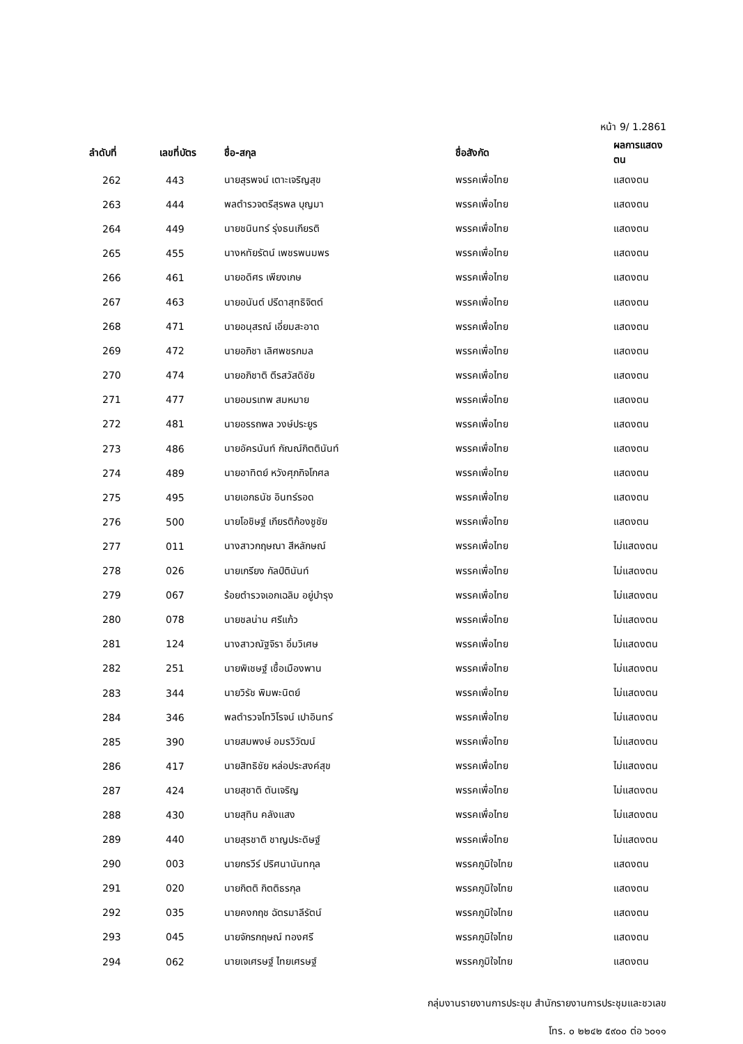หน้า 9/ 1.2861
| ลำดับที่ | เลขที่บัตร | ชื่อ-สกุล | ชื่อสังกัด | ผลการแสดงตน |
| --- | --- | --- | --- | --- |
| 262 | 443 | นายสุรพจน์ เตาะเจริญสุข | พรรคเพื่อไทย | แสดงตน |
| 263 | 444 | พลตำรวจตรีสุรพล บุญมา | พรรคเพื่อไทย | แสดงตน |
| 264 | 449 | นายชนินทร์ รุ่งธนเกียรติ | พรรคเพื่อไทย | แสดงตน |
| 265 | 455 | นางหทัยรัตน์ เพชรพนมพร | พรรคเพื่อไทย | แสดงตน |
| 266 | 461 | นายอดิศร เพียงเกษ | พรรคเพื่อไทย | แสดงตน |
| 267 | 463 | นายอนันต์ ปรีดาสุทธิจิตต์ | พรรคเพื่อไทย | แสดงตน |
| 268 | 471 | นายอนุสรณ์ เอี่ยมสะอาด | พรรคเพื่อไทย | แสดงตน |
| 269 | 472 | นายอภิชา เลิศพชรกมล | พรรคเพื่อไทย | แสดงตน |
| 270 | 474 | นายอภิชาติ ตีรสวัสดิชัย | พรรคเพื่อไทย | แสดงตน |
| 271 | 477 | นายอมรเทพ สมหมาย | พรรคเพื่อไทย | แสดงตน |
| 272 | 481 | นายอรรถพล วงษ์ประยูร | พรรคเพื่อไทย | แสดงตน |
| 273 | 486 | นายอัครนันท์ กัณณ์กิตตินันท์ | พรรคเพื่อไทย | แสดงตน |
| 274 | 489 | นายอาทิตย์ หวังศุภกิจโกศล | พรรคเพื่อไทย | แสดงตน |
| 275 | 495 | นายเอกธนัช อินทร์รอด | พรรคเพื่อไทย | แสดงตน |
| 276 | 500 | นายโอชิษฐ์ เกียรติก้องชูชัย | พรรคเพื่อไทย | แสดงตน |
| 277 | 011 | นางสาวกฤษณา สีหลักษณ์ | พรรคเพื่อไทย | ไม่แสดงตน |
| 278 | 026 | นายเกรียง กัลป์ตินันท์ | พรรคเพื่อไทย | ไม่แสดงตน |
| 279 | 067 | ร้อยตำรวจเอกเฉลิม อยู่บำรุง | พรรคเพื่อไทย | ไม่แสดงตน |
| 280 | 078 | นายชลน่าน ศรีแก้ว | พรรคเพื่อไทย | ไม่แสดงตน |
| 281 | 124 | นางสาวณัฐจิรา อิ่มวิเศษ | พรรคเพื่อไทย | ไม่แสดงตน |
| 282 | 251 | นายพิเชษฐ์ เชื้อเมืองพาน | พรรคเพื่อไทย | ไม่แสดงตน |
| 283 | 344 | นายวิรัช พิมพะนิตย์ | พรรคเพื่อไทย | ไม่แสดงตน |
| 284 | 346 | พลตำรวจโทวิโรจน์ เปาอินทร์ | พรรคเพื่อไทย | ไม่แสดงตน |
| 285 | 390 | นายสมพงษ์ อมรวิวัฒน์ | พรรคเพื่อไทย | ไม่แสดงตน |
| 286 | 417 | นายสิทธิชัย หล่อประสงค์สุข | พรรคเพื่อไทย | ไม่แสดงตน |
| 287 | 424 | นายสุชาติ ตันเจริญ | พรรคเพื่อไทย | ไม่แสดงตน |
| 288 | 430 | นายสุทิน คลังแสง | พรรคเพื่อไทย | ไม่แสดงตน |
| 289 | 440 | นายสุรชาติ ชาญประดิษฐ์ | พรรคเพื่อไทย | ไม่แสดงตน |
| 290 | 003 | นายกรวีร์ ปริศนานันทกุล | พรรคภูมิใจไทย | แสดงตน |
| 291 | 020 | นายกิตติ กิตติธรกุล | พรรคภูมิใจไทย | แสดงตน |
| 292 | 035 | นายคงกฤช ฉัตรมาลีรัตน์ | พรรคภูมิใจไทย | แสดงตน |
| 293 | 045 | นายจักรกฤษณ์ ทองศรี | พรรคภูมิใจไทย | แสดงตน |
| 294 | 062 | นายเจเศรษฐ์ ไทยเศรษฐ์ | พรรคภูมิใจไทย | แสดงตน |
กลุ่มงานรายงานการประชุม สำนักรายงานการประชุมและชวเลข
โทร. ๐ ๒๒๔๒ ๕๙๐๐ ต่อ ๖๐๑๑